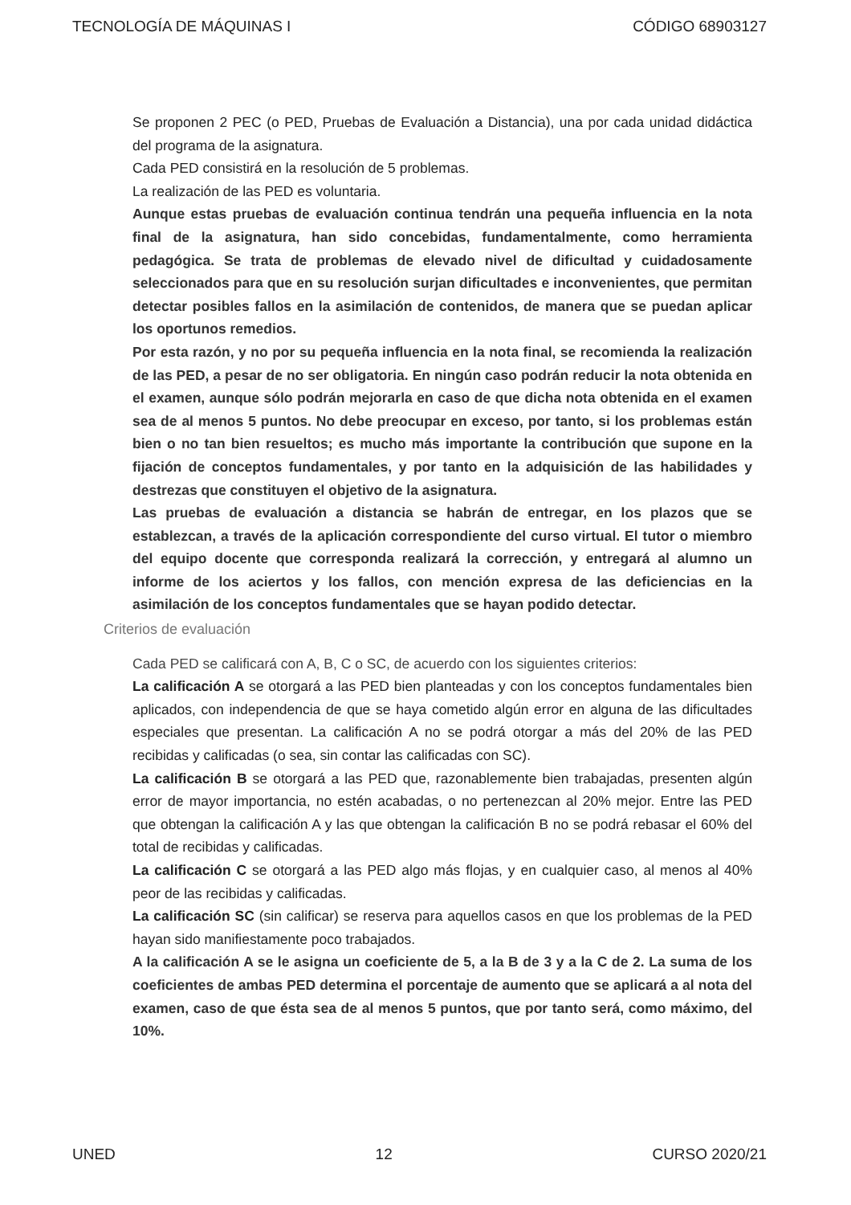TECNOLOGÍA DE MÁQUINAS I CÓDIGO 68903127
Se proponen 2 PEC (o PED, Pruebas de Evaluación a Distancia), una por cada unidad didáctica del programa de la asignatura.
Cada PED consistirá en la resolución de 5 problemas.
La realización de las PED es voluntaria.
Aunque estas pruebas de evaluación continua tendrán una pequeña influencia en la nota final de la asignatura, han sido concebidas, fundamentalmente, como herramienta pedagógica. Se trata de problemas de elevado nivel de dificultad y cuidadosamente seleccionados para que en su resolución surjan dificultades e inconvenientes, que permitan detectar posibles fallos en la asimilación de contenidos, de manera que se puedan aplicar los oportunos remedios.
Por esta razón, y no por su pequeña influencia en la nota final, se recomienda la realización de las PED, a pesar de no ser obligatoria. En ningún caso podrán reducir la nota obtenida en el examen, aunque sólo podrán mejorarla en caso de que dicha nota obtenida en el examen sea de al menos 5 puntos. No debe preocupar en exceso, por tanto, si los problemas están bien o no tan bien resueltos; es mucho más importante la contribución que supone en la fijación de conceptos fundamentales, y por tanto en la adquisición de las habilidades y destrezas que constituyen el objetivo de la asignatura.
Las pruebas de evaluación a distancia se habrán de entregar, en los plazos que se establezcan, a través de la aplicación correspondiente del curso virtual. El tutor o miembro del equipo docente que corresponda realizará la corrección, y entregará al alumno un informe de los aciertos y los fallos, con mención expresa de las deficiencias en la asimilación de los conceptos fundamentales que se hayan podido detectar.
Criterios de evaluación
Cada PED se calificará con A, B, C o SC, de acuerdo con los siguientes criterios:
La calificación A se otorgará a las PED bien planteadas y con los conceptos fundamentales bien aplicados, con independencia de que se haya cometido algún error en alguna de las dificultades especiales que presentan. La calificación A no se podrá otorgar a más del 20% de las PED recibidas y calificadas (o sea, sin contar las calificadas con SC).
La calificación B se otorgará a las PED que, razonablemente bien trabajadas, presenten algún error de mayor importancia, no estén acabadas, o no pertenezcan al 20% mejor. Entre las PED que obtengan la calificación A y las que obtengan la calificación B no se podrá rebasar el 60% del total de recibidas y calificadas.
La calificación C se otorgará a las PED algo más flojas, y en cualquier caso, al menos al 40% peor de las recibidas y calificadas.
La calificación SC (sin calificar) se reserva para aquellos casos en que los problemas de la PED hayan sido manifiestamente poco trabajados.
A la calificación A se le asigna un coeficiente de 5, a la B de 3 y a la C de 2. La suma de los coeficientes de ambas PED determina el porcentaje de aumento que se aplicará a al nota del examen, caso de que ésta sea de al menos 5 puntos, que por tanto será, como máximo, del 10%.
UNED 12 CURSO 2020/21